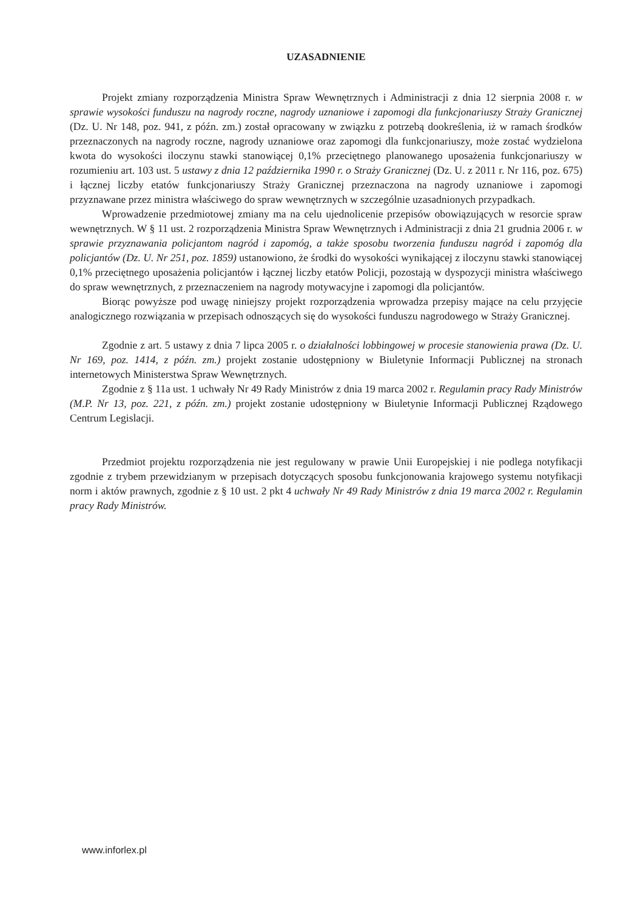UZASADNIENIE
Projekt zmiany rozporządzenia Ministra Spraw Wewnętrznych i Administracji z dnia 12 sierpnia 2008 r. w sprawie wysokości funduszu na nagrody roczne, nagrody uznaniowe i zapomogi dla funkcjonariuszy Straży Granicznej (Dz. U. Nr 148, poz. 941, z późn. zm.) został opracowany w związku z potrzebą dookreślenia, iż w ramach środków przeznaczonych na nagrody roczne, nagrody uznaniowe oraz zapomogi dla funkcjonariuszy, może zostać wydzielona kwota do wysokości iloczynu stawki stanowiącej 0,1% przeciętnego planowanego uposażenia funkcjonariuszy w rozumieniu art. 103 ust. 5 ustawy z dnia 12 października 1990 r. o Straży Granicznej (Dz. U. z 2011 r. Nr 116, poz. 675) i łącznej liczby etatów funkcjonariuszy Straży Granicznej przeznaczona na nagrody uznaniowe i zapomogi przyznawane przez ministra właściwego do spraw wewnętrznych w szczególnie uzasadnionych przypadkach.
Wprowadzenie przedmiotowej zmiany ma na celu ujednolicenie przepisów obowiązujących w resorcie spraw wewnętrznych. W § 11 ust. 2 rozporządzenia Ministra Spraw Wewnętrznych i Administracji z dnia 21 grudnia 2006 r. w sprawie przyznawania policjantom nagród i zapomóg, a także sposobu tworzenia funduszu nagród i zapomóg dla policjantów (Dz. U. Nr 251, poz. 1859) ustanowiono, że środki do wysokości wynikającej z iloczynu stawki stanowiącej 0,1% przeciętnego uposażenia policjantów i łącznej liczby etatów Policji, pozostają w dyspozycji ministra właściwego do spraw wewnętrznych, z przeznaczeniem na nagrody motywacyjne i zapomogi dla policjantów.
Biorąc powyższe pod uwagę niniejszy projekt rozporządzenia wprowadza przepisy mające na celu przyjęcie analogicznego rozwiązania w przepisach odnoszących się do wysokości funduszu nagrodowego w Straży Granicznej.
Zgodnie z art. 5 ustawy z dnia 7 lipca 2005 r. o działalności lobbingowej w procesie stanowienia prawa (Dz. U. Nr 169, poz. 1414, z późn. zm.) projekt zostanie udostępniony w Biuletynie Informacji Publicznej na stronach internetowych Ministerstwa Spraw Wewnętrznych.
Zgodnie z § 11a ust. 1 uchwały Nr 49 Rady Ministrów z dnia 19 marca 2002 r. Regulamin pracy Rady Ministrów (M.P. Nr 13, poz. 221, z późn. zm.) projekt zostanie udostępniony w Biuletynie Informacji Publicznej Rządowego Centrum Legislacji.
Przedmiot projektu rozporządzenia nie jest regulowany w prawie Unii Europejskiej i nie podlega notyfikacji zgodnie z trybem przewidzianym w przepisach dotyczących sposobu funkcjonowania krajowego systemu notyfikacji norm i aktów prawnych, zgodnie z § 10 ust. 2 pkt 4 uchwały Nr 49 Rady Ministrów z dnia 19 marca 2002 r. Regulamin pracy Rady Ministrów.
www.inforlex.pl